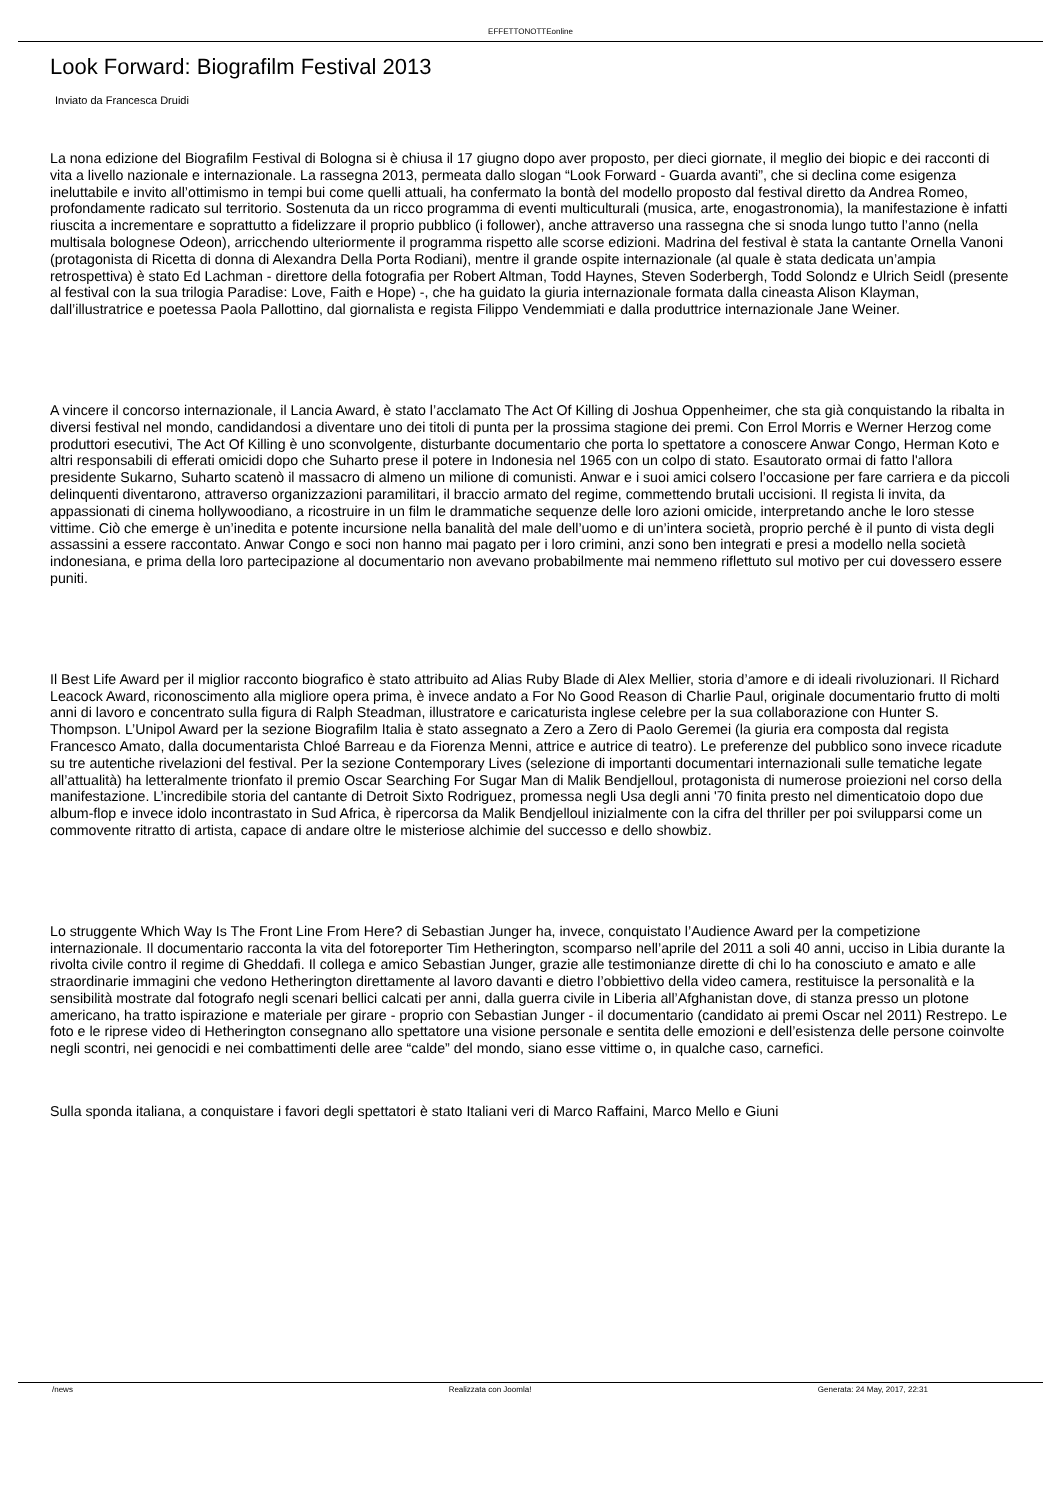EFFETTONOTTEonline
Look Forward: Biografilm Festival 2013
Inviato da Francesca Druidi
La nona edizione del Biografilm Festival di Bologna si è chiusa il 17 giugno dopo aver proposto, per dieci giornate, il meglio dei biopic e dei racconti di vita a livello nazionale e internazionale. La rassegna 2013, permeata dallo slogan “Look Forward - Guarda avanti”, che si declina come esigenza ineluttabile e invito all’ottimismo in tempi bui come quelli attuali, ha confermato la bontà del modello proposto dal festival diretto da Andrea Romeo, profondamente radicato sul territorio. Sostenuta da un ricco programma di eventi multiculturali (musica, arte, enogastronomia), la manifestazione è infatti riuscita a incrementare e soprattutto a fidelizzare il proprio pubblico (i follower), anche attraverso una rassegna che si snoda lungo tutto l’anno (nella multisala bolognese Odeon), arricchendo ulteriormente il programma rispetto alle scorse edizioni. Madrina del festival è stata la cantante Ornella Vanoni (protagonista di Ricetta di donna di Alexandra Della Porta Rodiani), mentre il grande ospite internazionale (al quale è stata dedicata un’ampia retrospettiva) è stato Ed Lachman - direttore della fotografia per Robert Altman, Todd Haynes, Steven Soderbergh, Todd Solondz e Ulrich Seidl (presente al festival con la sua trilogia Paradise: Love, Faith e Hope) -, che ha guidato la giuria internazionale formata dalla cineasta Alison Klayman, dall’illustratrice e poetessa Paola Pallottino, dal giornalista e regista Filippo Vendemmiati e dalla produttrice internazionale Jane Weiner.
A vincere il concorso internazionale, il Lancia Award, è stato l’acclamato The Act Of Killing di Joshua Oppenheimer, che sta già conquistando la ribalta in diversi festival nel mondo, candidandosi a diventare uno dei titoli di punta per la prossima stagione dei premi. Con Errol Morris e Werner Herzog come produttori esecutivi, The Act Of Killing è uno sconvolgente, disturbante documentario che porta lo spettatore a conoscere Anwar Congo, Herman Koto e altri responsabili di efferati omicidi dopo che Suharto prese il potere in Indonesia nel 1965 con un colpo di stato. Esautorato ormai di fatto l'allora presidente Sukarno, Suharto scatenò il massacro di almeno un milione di comunisti. Anwar e i suoi amici colsero l’occasione per fare carriera e da piccoli delinquenti diventarono, attraverso organizzazioni paramilitari, il braccio armato del regime, commettendo brutali uccisioni. Il regista li invita, da appassionati di cinema hollywoodiano, a ricostruire in un film le drammatiche sequenze delle loro azioni omicide, interpretando anche le loro stesse vittime. Ciò che emerge è un’inedita e potente incursione nella banalità del male dell’uomo e di un’intera società, proprio perché è il punto di vista degli assassini a essere raccontato. Anwar Congo e soci non hanno mai pagato per i loro crimini, anzi sono ben integrati e presi a modello nella società indonesiana, e prima della loro partecipazione al documentario non avevano probabilmente mai nemmeno riflettuto sul motivo per cui dovessero essere puniti.
Il Best Life Award per il miglior racconto biografico è stato attribuito ad Alias Ruby Blade di Alex Mellier, storia d’amore e di ideali rivoluzionari. Il Richard Leacock Award, riconoscimento alla migliore opera prima, è invece andato a For No Good Reason di Charlie Paul, originale documentario frutto di molti anni di lavoro e concentrato sulla figura di Ralph Steadman, illustratore e caricaturista inglese celebre per la sua collaborazione con Hunter S. Thompson. L’Unipol Award per la sezione Biografilm Italia è stato assegnato a Zero a Zero di Paolo Geremei (la giuria era composta dal regista Francesco Amato, dalla documentarista Chloé Barreau e da Fiorenza Menni, attrice e autrice di teatro). Le preferenze del pubblico sono invece ricadute su tre autentiche rivelazioni del festival. Per la sezione Contemporary Lives (selezione di importanti documentari internazionali sulle tematiche legate all’attualità) ha letteralmente trionfato il premio Oscar Searching For Sugar Man di Malik Bendjelloul, protagonista di numerose proiezioni nel corso della manifestazione. L’incredibile storia del cantante di Detroit Sixto Rodriguez, promessa negli Usa degli anni '70 finita presto nel dimenticatoio dopo due album-flop e invece idolo incontrastato in Sud Africa, è ripercorsa da Malik Bendjelloul inizialmente con la cifra del thriller per poi svilupparsi come un commovente ritratto di artista, capace di andare oltre le misteriose alchimie del successo e dello showbiz.
Lo struggente Which Way Is The Front Line From Here? di Sebastian Junger ha, invece, conquistato l’Audience Award per la competizione internazionale. Il documentario racconta la vita del fotoreporter Tim Hetherington, scomparso nell’aprile del 2011 a soli 40 anni, ucciso in Libia durante la rivolta civile contro il regime di Gheddafi. Il collega e amico Sebastian Junger, grazie alle testimonianze dirette di chi lo ha conosciuto e amato e alle straordinarie immagini che vedono Hetherington direttamente al lavoro davanti e dietro l’obbiettivo della video camera, restituisce la personalità e la sensibilità mostrate dal fotografo negli scenari bellici calcati per anni, dalla guerra civile in Liberia all’Afghanistan dove, di stanza presso un plotone americano, ha tratto ispirazione e materiale per girare - proprio con Sebastian Junger - il documentario (candidato ai premi Oscar nel 2011) Restrepo. Le foto e le riprese video di Hetherington consegnano allo spettatore una visione personale e sentita delle emozioni e dell’esistenza delle persone coinvolte negli scontri, nei genocidi e nei combattimenti delle aree “calde” del mondo, siano esse vittime o, in qualche caso, carnefici.
Sulla sponda italiana, a conquistare i favori degli spettatori è stato Italiani veri di Marco Raffaini, Marco Mello e Giuni
/news Realizzata con Joomla! Generata: 24 May, 2017, 22:31